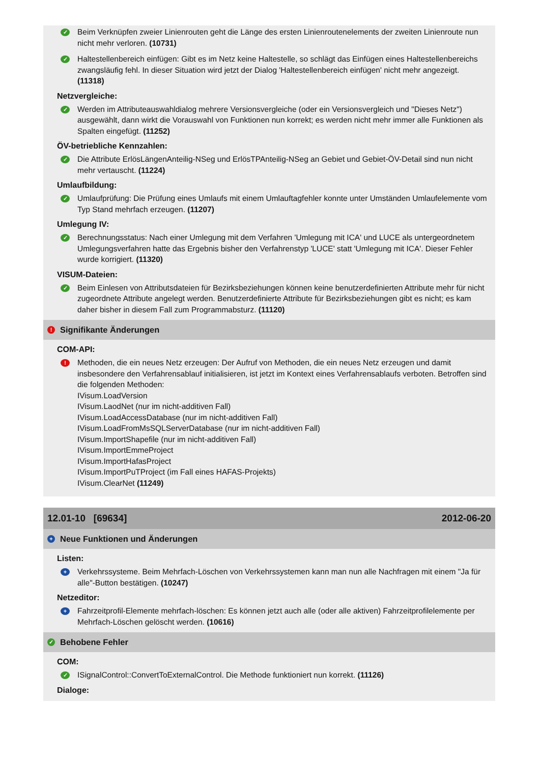✓
Beim Verknüpfen zweier Linienrouten geht die Länge des ersten Linienroutenelements der zweiten Linienroute nun nicht mehr verloren. (10731)
✓
Haltestellenbereich einfügen: Gibt es im Netz keine Haltestelle, so schlägt das Einfügen eines Haltestellenbereichs zwangsläufig fehl. In dieser Situation wird jetzt der Dialog 'Haltestellenbereich einfügen' nicht mehr angezeigt. (11318)
Netzvergleiche:
✓
Werden im Attributeauswahldialog mehrere Versionsvergleiche (oder ein Versionsvergleich und "Dieses Netz") ausgewählt, dann wirkt die Vorauswahl von Funktionen nun korrekt; es werden nicht mehr immer alle Funktionen als Spalten eingefügt. (11252)
ÖV-betriebliche Kennzahlen:
✓
Die Attribute ErlösLängenAnteilig-NSeg und ErlösTPAnteilig-NSeg an Gebiet und Gebiet-ÖV-Detail sind nun nicht mehr vertauscht. (11224)
Umlaufbildung:
✓
Umlaufprüfung: Die Prüfung eines Umlaufs mit einem Umlauftagfehler konnte unter Umständen Umlaufelemente vom Typ Stand mehrfach erzeugen. (11207)
Umlegung IV:
✓
Berechnungsstatus: Nach einer Umlegung mit dem Verfahren 'Umlegung mit ICA' und LUCE als untergeordnetem Umlegungsverfahren hatte das Ergebnis bisher den Verfahrenstyp 'LUCE' statt 'Umlegung mit ICA'. Dieser Fehler wurde korrigiert. (11320)
VISUM-Dateien:
✓
Beim Einlesen von Attributsdateien für Bezirksbeziehungen können keine benutzerdefinierten Attribute mehr für nicht zugeordnete Attribute angelegt werden. Benutzerdefinierte Attribute für Bezirksbeziehungen gibt es nicht; es kam daher bisher in diesem Fall zum Programmabsturz. (11120)
! Signifikante Änderungen
COM-API:
!
Methoden, die ein neues Netz erzeugen: Der Aufruf von Methoden, die ein neues Netz erzeugen und damit insbesondere den Verfahrensablauf initialisieren, ist jetzt im Kontext eines Verfahrensablaufs verboten. Betroffen sind die folgenden Methoden:
IVisum.LoadVersion
IVisum.LaodNet (nur im nicht-additiven Fall)
IVisum.LoadAccessDatabase (nur im nicht-additiven Fall)
IVisum.LoadFromMsSQLServerDatabase (nur im nicht-additiven Fall)
IVisum.ImportShapefile (nur im nicht-additiven Fall)
IVisum.ImportEmmeProject
IVisum.ImportHafasProject
IVisum.ImportPuTProject (im Fall eines HAFAS-Projekts)
IVisum.ClearNet (11249)
12.01-10 [69634] 2012-06-20
+ Neue Funktionen und Änderungen
Listen:
+
Verkehrssysteme. Beim Mehrfach-Löschen von Verkehrssystemen kann man nun alle Nachfragen mit einem "Ja für alle"-Button bestätigen. (10247)
Netzeditor:
+
Fahrzeitprofil-Elemente mehrfach-löschen: Es können jetzt auch alle (oder alle aktiven) Fahrzeitprofilelemente per Mehrfach-Löschen gelöscht werden. (10616)
✓ Behobene Fehler
COM:
✓
ISignalControl::ConvertToExternalControl. Die Methode funktioniert nun korrekt. (11126)
Dialoge: